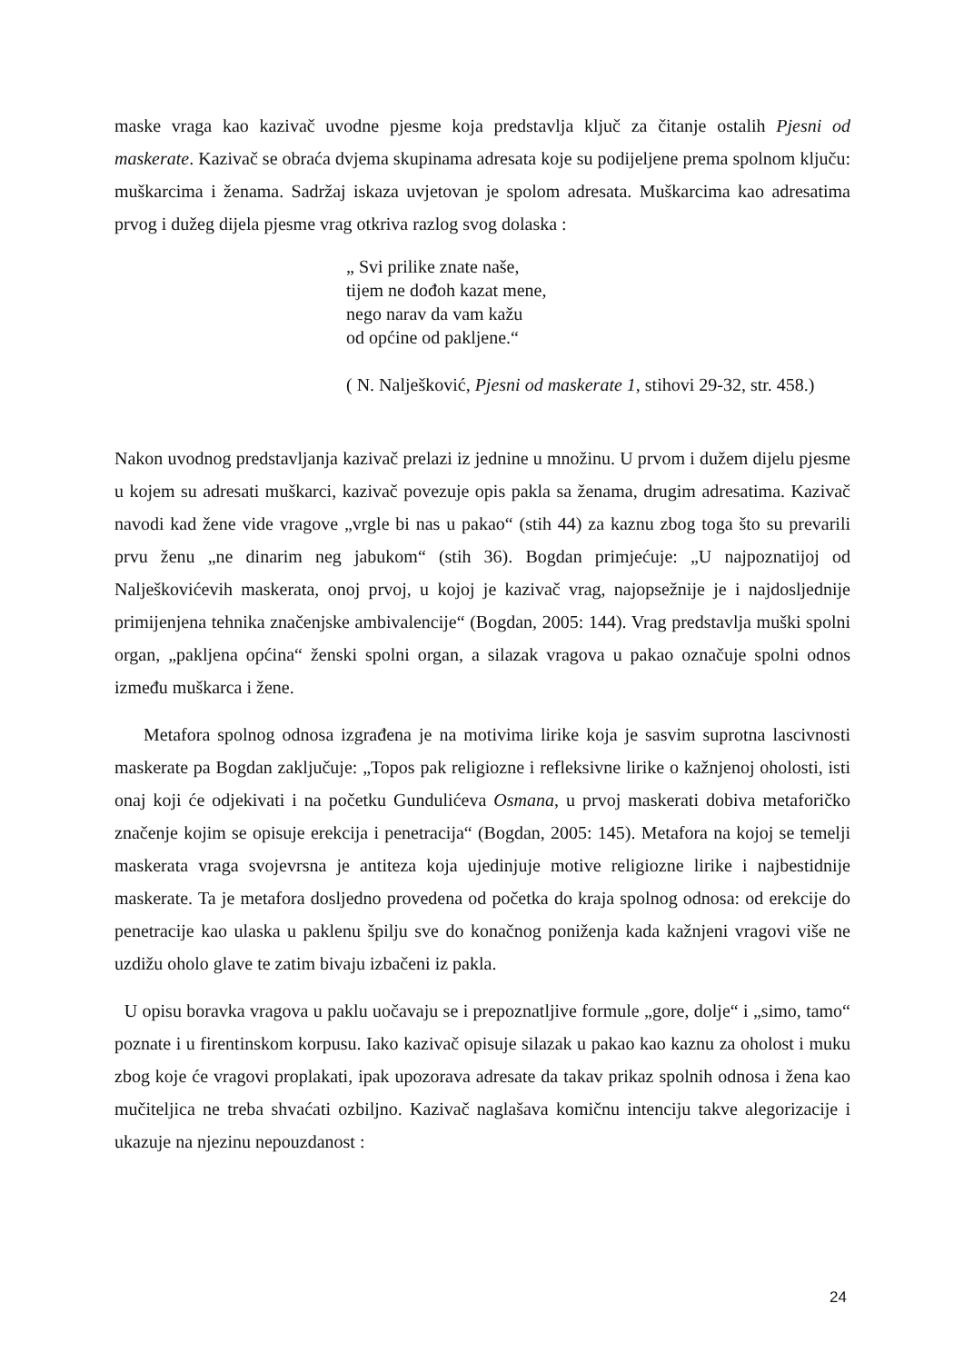maske vraga kao kazivač uvodne pjesme koja predstavlja ključ za čitanje ostalih Pjesni od maskerate. Kazivač se obraća dvjema skupinama adresata koje su podijeljene prema spolnom ključu: muškarcima i ženama. Sadržaj iskaza uvjetovan je spolom adresata. Muškarcima kao adresatima prvog i dužeg dijela pjesme vrag otkriva razlog svog dolaska :
„ Svi prilike znate naše,
tijem ne dođoh kazat mene,
nego narav da vam kažu
od općine od pakljene.“
( N. Nalješković, Pjesni od maskerate 1, stihovi 29-32, str. 458.)
Nakon uvodnog predstavljanja kazivač prelazi iz jednine u množinu. U prvom i dužem dijelu pjesme u kojem su adresati muškarci, kazivač povezuje opis pakla sa ženama, drugim adresatima. Kazivač navodi kad žene vide vragove „vrgle bi nas u pakao“ (stih 44) za kaznu zbog toga što su prevarili prvu ženu „ne dinarim neg jabukom“ (stih 36). Bogdan primjećuje: „U najpoznatijoj od Nalješkovićevih maskerata, onoj prvoj, u kojoj je kazivač vrag, najopsežnije je i najdosljednije primijenjena tehnika značenjske ambivalencije“ (Bogdan, 2005: 144). Vrag predstavlja muški spolni organ, „pakljena općina“ ženski spolni organ, a silazak vragova u pakao označuje spolni odnos između muškarca i žene.
Metafora spolnog odnosa izgrađena je na motivima lirike koja je sasvim suprotna lascivnosti maskerate pa Bogdan zaključuje: „Topos pak religiozne i refleksivne lirike o kažnjenoj oholosti, isti onaj koji će odjekivati i na početku Gundulićeva Osmana, u prvoj maskerati dobiva metaforičko značenje kojim se opisuje erekcija i penetracija“ (Bogdan, 2005: 145). Metafora na kojoj se temelji maskerata vraga svojevrsna je antiteza koja ujedinjuje motive religiozne lirike i najbestidnije maskerate. Ta je metafora dosljedno provedena od početka do kraja spolnog odnosa: od erekcije do penetracije kao ulaska u paklenu špilju sve do konačnog poniženja kada kažnjeni vragovi više ne uzdižu oholo glave te zatim bivaju izbačeni iz pakla.
U opisu boravka vragova u paklu uočavaju se i prepoznatljive formule „gore, dolje“ i „simo, tamo“ poznate i u firentinskom korpusu. Iako kazivač opisuje silazak u pakao kao kaznu za oholost i muku zbog koje će vragovi proplakati, ipak upozorava adresate da takav prikaz spolnih odnosa i žena kao mučiteljica ne treba shvaćati ozbiljno. Kazivač naglašava komičnu intenciju takve alegorizacije i ukazuje na njezinu nepouzdanost :
24